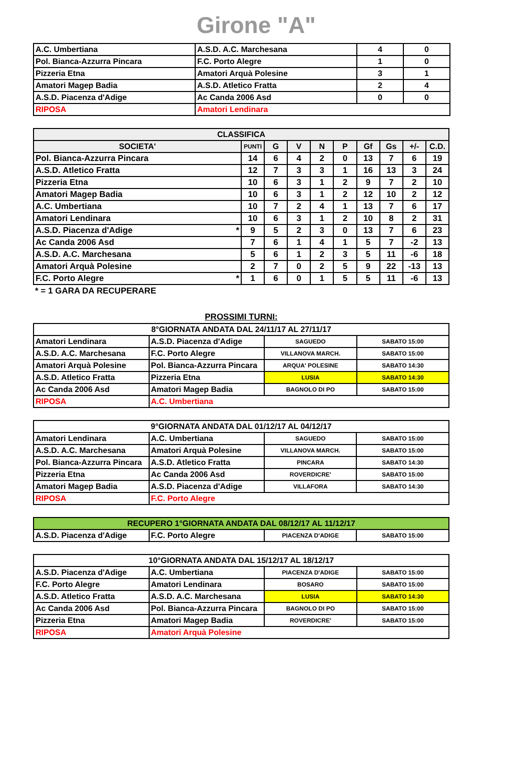Girone "A"
| A.C. Umbertiana | A.S.D. A.C. Marchesana | 4 | 0 |
| Pol. Bianca-Azzurra Pincara | F.C. Porto Alegre | 1 | 0 |
| Pizzeria Etna | Amatori Arquà Polesine | 3 | 1 |
| Amatori Magep Badia | A.S.D. Atletico Fratta | 2 | 4 |
| A.S.D. Piacenza d'Adige | Ac Canda 2006 Asd | 0 | 0 |
| RIPOSA | Amatori Lendinara | | |
| CLASSIFICA | | | | | | | | | |
| --- | --- | --- | --- | --- | --- | --- | --- | --- | --- |
| SOCIETA' | PUNTI | G | V | N | P | Gf | Gs | +/- | C.D. |
| Pol. Bianca-Azzurra Pincara | 14 | 6 | 4 | 2 | 0 | 13 | 7 | 6 | 19 |
| A.S.D. Atletico Fratta | 12 | 7 | 3 | 3 | 1 | 16 | 13 | 3 | 24 |
| Pizzeria Etna | 10 | 6 | 3 | 1 | 2 | 9 | 7 | 2 | 10 |
| Amatori Magep Badia | 10 | 6 | 3 | 1 | 2 | 12 | 10 | 2 | 12 |
| A.C. Umbertiana | 10 | 7 | 2 | 4 | 1 | 13 | 7 | 6 | 17 |
| Amatori Lendinara | 10 | 6 | 3 | 1 | 2 | 10 | 8 | 2 | 31 |
| A.S.D. Piacenza d'Adige * | 9 | 5 | 2 | 3 | 0 | 13 | 7 | 6 | 23 |
| Ac Canda 2006 Asd | 7 | 6 | 1 | 4 | 1 | 5 | 7 | -2 | 13 |
| A.S.D. A.C. Marchesana | 5 | 6 | 1 | 2 | 3 | 5 | 11 | -6 | 18 |
| Amatori Arquà Polesine | 2 | 7 | 0 | 2 | 5 | 9 | 22 | -13 | 13 |
| F.C. Porto Alegre * | 1 | 6 | 0 | 1 | 5 | 5 | 11 | -6 | 13 |
* = 1 GARA DA RECUPERARE
PROSSIMI TURNI:
| 8°GIORNATA ANDATA DAL 24/11/17 AL 27/11/17 | | | |
| --- | --- | --- | --- |
| Amatori Lendinara | A.S.D. Piacenza d'Adige | SAGUEDO | SABATO 15:00 |
| A.S.D. A.C. Marchesana | F.C. Porto Alegre | VILLANOVA MARCH. | SABATO 15:00 |
| Amatori Arquà Polesine | Pol. Bianca-Azzurra Pincara | ARQUA' POLESINE | SABATO 14:30 |
| A.S.D. Atletico Fratta | Pizzeria Etna | LUSIA | SABATO 14:30 |
| Ac Canda 2006 Asd | Amatori Magep Badia | BAGNOLO DI PO | SABATO 15:00 |
| RIPOSA | A.C. Umbertiana | | |
| 9°GIORNATA ANDATA DAL 01/12/17 AL 04/12/17 | | | |
| --- | --- | --- | --- |
| Amatori Lendinara | A.C. Umbertiana | SAGUEDO | SABATO 15:00 |
| A.S.D. A.C. Marchesana | Amatori Arquà Polesine | VILLANOVA MARCH. | SABATO 15:00 |
| Pol. Bianca-Azzurra Pincara | A.S.D. Atletico Fratta | PINCARA | SABATO 14:30 |
| Pizzeria Etna | Ac Canda 2006 Asd | ROVERDICRE' | SABATO 15:00 |
| Amatori Magep Badia | A.S.D. Piacenza d'Adige | VILLAFORA | SABATO 14:30 |
| RIPOSA | F.C. Porto Alegre | | |
| RECUPERO 1°GIORNATA ANDATA DAL 08/12/17 AL 11/12/17 | | | |
| --- | --- | --- | --- |
| A.S.D. Piacenza d'Adige | F.C. Porto Alegre | PIACENZA D'ADIGE | SABATO 15:00 |
| 10°GIORNATA ANDATA DAL 15/12/17 AL 18/12/17 | | | |
| --- | --- | --- | --- |
| A.S.D. Piacenza d'Adige | A.C. Umbertiana | PIACENZA D'ADIGE | SABATO 15:00 |
| F.C. Porto Alegre | Amatori Lendinara | BOSARO | SABATO 15:00 |
| A.S.D. Atletico Fratta | A.S.D. A.C. Marchesana | LUSIA | SABATO 14:30 |
| Ac Canda 2006 Asd | Pol. Bianca-Azzurra Pincara | BAGNOLO DI PO | SABATO 15:00 |
| Pizzeria Etna | Amatori Magep Badia | ROVERDICRE' | SABATO 15:00 |
| RIPOSA | Amatori Arquà Polesine | | |